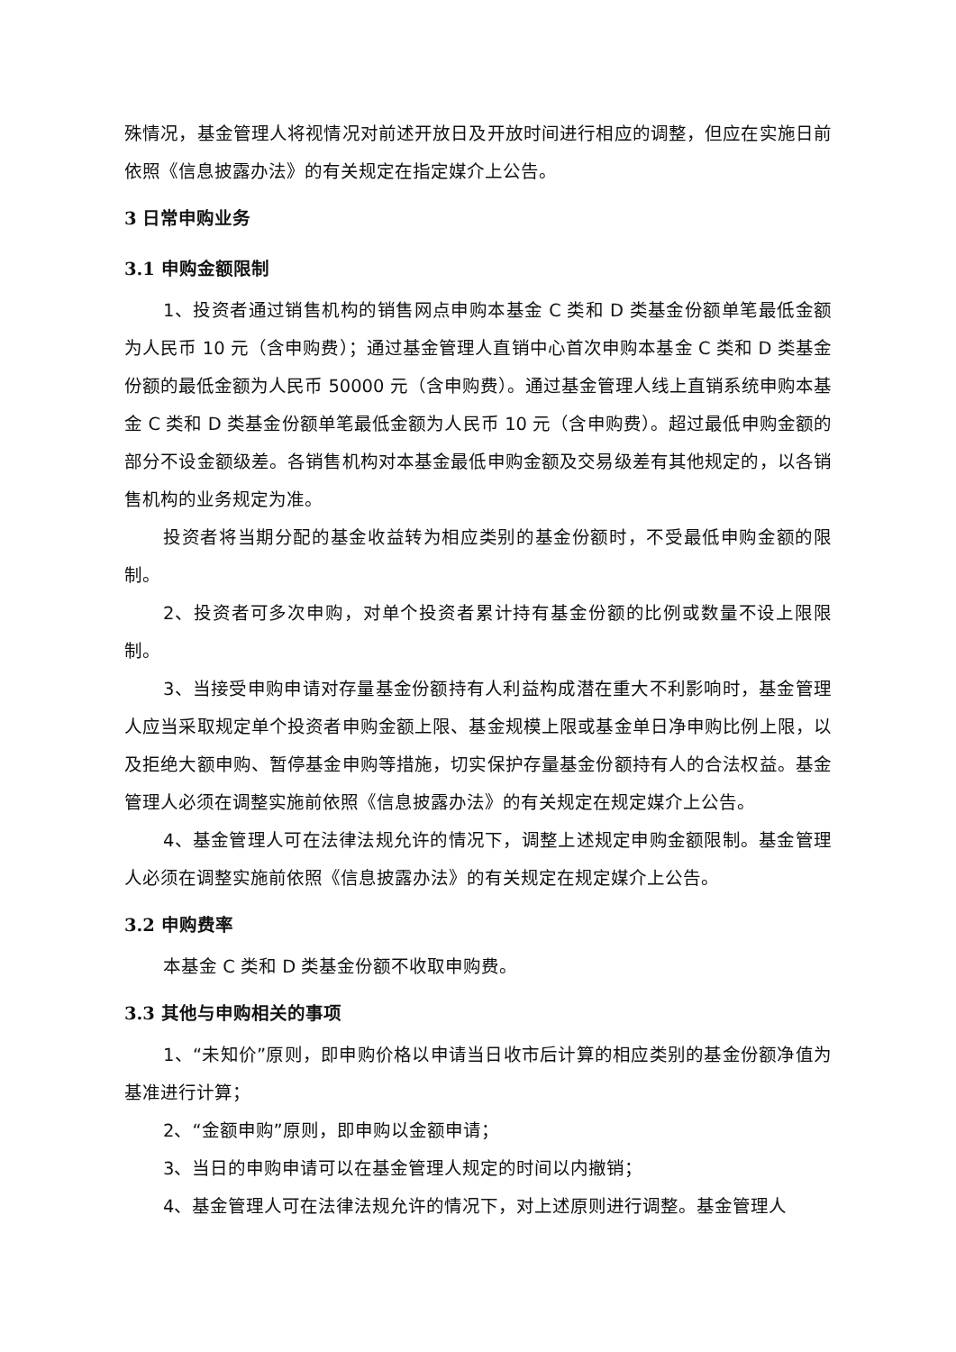殊情况，基金管理人将视情况对前述开放日及开放时间进行相应的调整，但应在实施日前依照《信息披露办法》的有关规定在指定媒介上公告。
3 日常申购业务
3.1 申购金额限制
1、投资者通过销售机构的销售网点申购本基金 C 类和 D 类基金份额单笔最低金额为人民币 10 元（含申购费）；通过基金管理人直销中心首次申购本基金 C 类和 D 类基金份额的最低金额为人民币 50000 元（含申购费）。通过基金管理人线上直销系统申购本基金 C 类和 D 类基金份额单笔最低金额为人民币 10 元（含申购费）。超过最低申购金额的部分不设金额级差。各销售机构对本基金最低申购金额及交易级差有其他规定的，以各销售机构的业务规定为准。
投资者将当期分配的基金收益转为相应类别的基金份额时，不受最低申购金额的限制。
2、投资者可多次申购，对单个投资者累计持有基金份额的比例或数量不设上限限制。
3、当接受申购申请对存量基金份额持有人利益构成潜在重大不利影响时，基金管理人应当采取规定单个投资者申购金额上限、基金规模上限或基金单日净申购比例上限，以及拒绝大额申购、暂停基金申购等措施，切实保护存量基金份额持有人的合法权益。基金管理人必须在调整实施前依照《信息披露办法》的有关规定在规定媒介上公告。
4、基金管理人可在法律法规允许的情况下，调整上述规定申购金额限制。基金管理人必须在调整实施前依照《信息披露办法》的有关规定在规定媒介上公告。
3.2 申购费率
本基金 C 类和 D 类基金份额不收取申购费。
3.3 其他与申购相关的事项
1、“未知价”原则，即申购价格以申请当日收市后计算的相应类别的基金份额净值为基准进行计算；
2、“金额申购”原则，即申购以金额申请；
3、当日的申购申请可以在基金管理人规定的时间以内撤销；
4、基金管理人可在法律法规允许的情况下，对上述原则进行调整。基金管理人